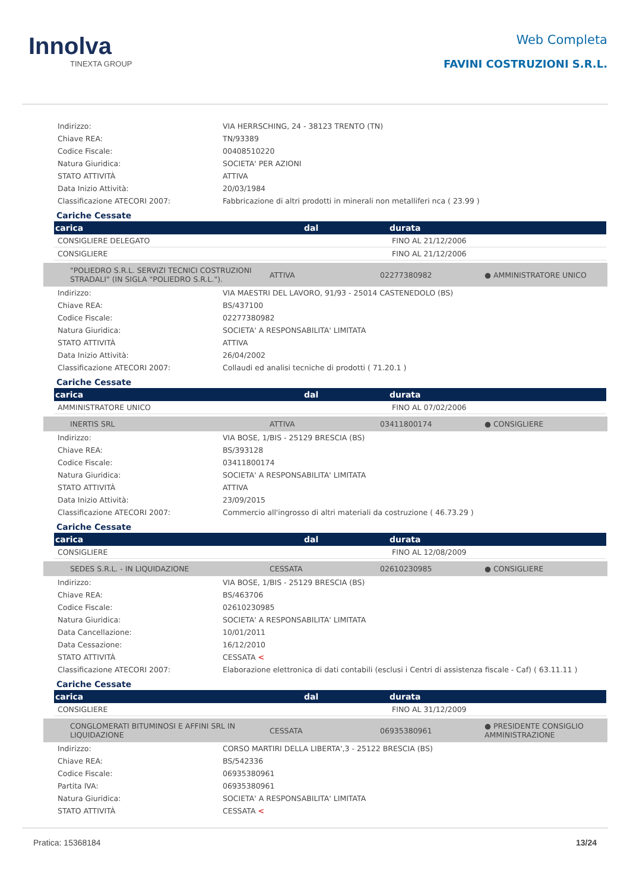Innolva
TINEXTA GROUP
Web Completa
FAVINI COSTRUZIONI S.R.L.
| Indirizzo: | VIA HERRSCHING, 24 - 38123 TRENTO (TN) |
| Chiave REA: | TN/93389 |
| Codice Fiscale: | 00408510220 |
| Natura Giuridica: | SOCIETA' PER AZIONI |
| STATO ATTIVITÀ | ATTIVA |
| Data Inizio Attività: | 20/03/1984 |
| Classificazione ATECORI 2007: | Fabbricazione di altri prodotti in minerali non metalliferi nca ( 23.99 ) |
Cariche Cessate
| carica | dal | durata |
| --- | --- | --- |
| CONSIGLIERE DELEGATO | | FINO AL 21/12/2006 |
| CONSIGLIERE | | FINO AL 21/12/2006 |
| "POLIEDRO S.R.L. SERVIZI TECNICI COSTRUZIONI STRADALI" (IN SIGLA "POLIEDRO S.R.L."). | ATTIVA | 02277380982 | ● AMMINISTRATORE UNICO |
| Indirizzo: | VIA MAESTRI DEL LAVORO, 91/93 - 25014 CASTENEDOLO (BS) |
| Chiave REA: | BS/437100 |
| Codice Fiscale: | 02277380982 |
| Natura Giuridica: | SOCIETA' A RESPONSABILITA' LIMITATA |
| STATO ATTIVITÀ | ATTIVA |
| Data Inizio Attività: | 26/04/2002 |
| Classificazione ATECORI 2007: | Collaudi ed analisi tecniche di prodotti ( 71.20.1 ) |
Cariche Cessate
| carica | dal | durata |
| --- | --- | --- |
| AMMINISTRATORE UNICO | | FINO AL 07/02/2006 |
| INERTIS SRL | ATTIVA | 03411800174 | ● CONSIGLIERE |
| Indirizzo: | VIA BOSE, 1/BIS - 25129 BRESCIA (BS) |
| Chiave REA: | BS/393128 |
| Codice Fiscale: | 03411800174 |
| Natura Giuridica: | SOCIETA' A RESPONSABILITA' LIMITATA |
| STATO ATTIVITÀ | ATTIVA |
| Data Inizio Attività: | 23/09/2015 |
| Classificazione ATECORI 2007: | Commercio all'ingrosso di altri materiali da costruzione ( 46.73.29 ) |
Cariche Cessate
| carica | dal | durata |
| --- | --- | --- |
| CONSIGLIERE | | FINO AL 12/08/2009 |
| SEDES S.R.L. - IN LIQUIDAZIONE | CESSATA | 02610230985 | ● CONSIGLIERE |
| Indirizzo: | VIA BOSE, 1/BIS - 25129 BRESCIA (BS) |
| Chiave REA: | BS/463706 |
| Codice Fiscale: | 02610230985 |
| Natura Giuridica: | SOCIETA' A RESPONSABILITA' LIMITATA |
| Data Cancellazione: | 10/01/2011 |
| Data Cessazione: | 16/12/2010 |
| STATO ATTIVITÀ | CESSATA < |
| Classificazione ATECORI 2007: | Elaborazione elettronica di dati contabili (esclusi i Centri di assistenza fiscale - Caf) ( 63.11.11 ) |
Cariche Cessate
| carica | dal | durata |
| --- | --- | --- |
| CONSIGLIERE | | FINO AL 31/12/2009 |
| CONGLOMERATI BITUMINOSI E AFFINI SRL IN LIQUIDAZIONE | CESSATA | 06935380961 | ● PRESIDENTE CONSIGLIO AMMINISTRAZIONE |
| Indirizzo: | CORSO MARTIRI DELLA LIBERTA',3 - 25122 BRESCIA (BS) |
| Chiave REA: | BS/542336 |
| Codice Fiscale: | 06935380961 |
| Partita IVA: | 06935380961 |
| Natura Giuridica: | SOCIETA' A RESPONSABILITA' LIMITATA |
| STATO ATTIVITÀ | CESSATA < |
Pratica: 15368184 13/24